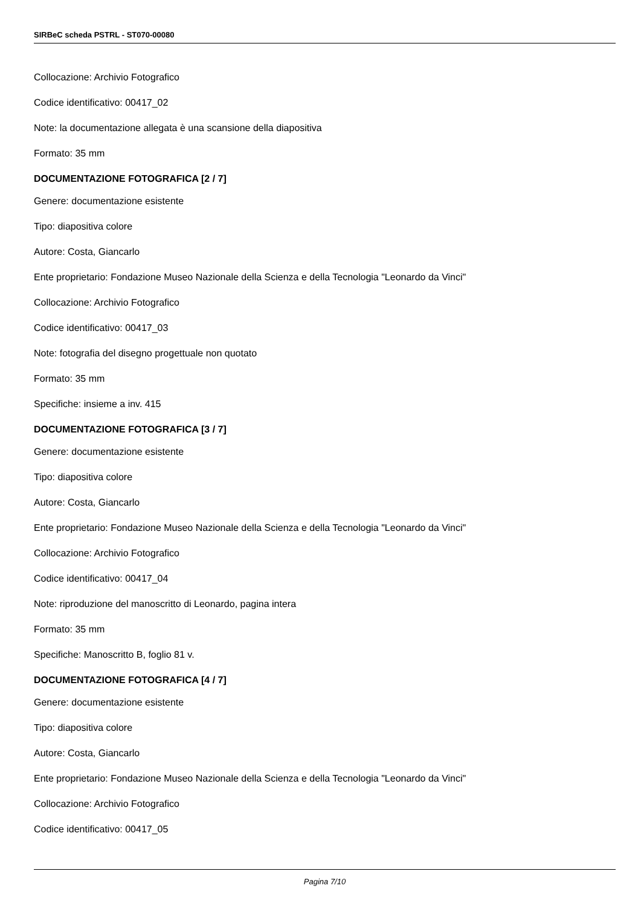SIRBeC scheda PSTRL - ST070-00080
Collocazione: Archivio Fotografico
Codice identificativo: 00417_02
Note: la documentazione allegata è una scansione della diapositiva
Formato: 35 mm
DOCUMENTAZIONE FOTOGRAFICA [2 / 7]
Genere: documentazione esistente
Tipo: diapositiva colore
Autore: Costa, Giancarlo
Ente proprietario: Fondazione Museo Nazionale della Scienza e della Tecnologia "Leonardo da Vinci"
Collocazione: Archivio Fotografico
Codice identificativo: 00417_03
Note: fotografia del disegno progettuale non quotato
Formato: 35 mm
Specifiche: insieme a inv. 415
DOCUMENTAZIONE FOTOGRAFICA [3 / 7]
Genere: documentazione esistente
Tipo: diapositiva colore
Autore: Costa, Giancarlo
Ente proprietario: Fondazione Museo Nazionale della Scienza e della Tecnologia "Leonardo da Vinci"
Collocazione: Archivio Fotografico
Codice identificativo: 00417_04
Note: riproduzione del manoscritto di Leonardo, pagina intera
Formato: 35 mm
Specifiche: Manoscritto B, foglio 81 v.
DOCUMENTAZIONE FOTOGRAFICA [4 / 7]
Genere: documentazione esistente
Tipo: diapositiva colore
Autore: Costa, Giancarlo
Ente proprietario: Fondazione Museo Nazionale della Scienza e della Tecnologia "Leonardo da Vinci"
Collocazione: Archivio Fotografico
Codice identificativo: 00417_05
Pagina 7/10